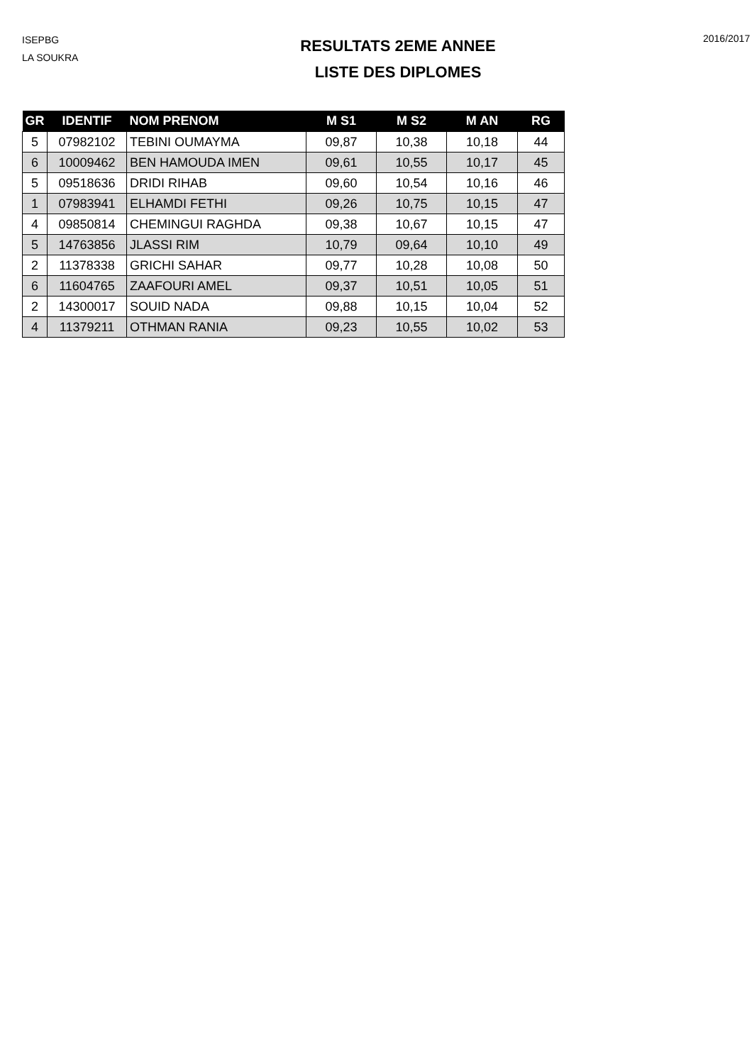ISEPBG
LA SOUKRA
RESULTATS 2EME ANNEE
LISTE DES DIPLOMES
2016/2017
| GR | IDENTIF | NOM PRENOM | M S1 | M S2 | M AN | RG |
| --- | --- | --- | --- | --- | --- | --- |
| 5 | 07982102 | TEBINI OUMAYMA | 09,87 | 10,38 | 10,18 | 44 |
| 6 | 10009462 | BEN HAMOUDA IMEN | 09,61 | 10,55 | 10,17 | 45 |
| 5 | 09518636 | DRIDI RIHAB | 09,60 | 10,54 | 10,16 | 46 |
| 1 | 07983941 | ELHAMDI FETHI | 09,26 | 10,75 | 10,15 | 47 |
| 4 | 09850814 | CHEMINGUI RAGHDA | 09,38 | 10,67 | 10,15 | 47 |
| 5 | 14763856 | JLASSI RIM | 10,79 | 09,64 | 10,10 | 49 |
| 2 | 11378338 | GRICHI SAHAR | 09,77 | 10,28 | 10,08 | 50 |
| 6 | 11604765 | ZAAFOURI AMEL | 09,37 | 10,51 | 10,05 | 51 |
| 2 | 14300017 | SOUID NADA | 09,88 | 10,15 | 10,04 | 52 |
| 4 | 11379211 | OTHMAN RANIA | 09,23 | 10,55 | 10,02 | 53 |